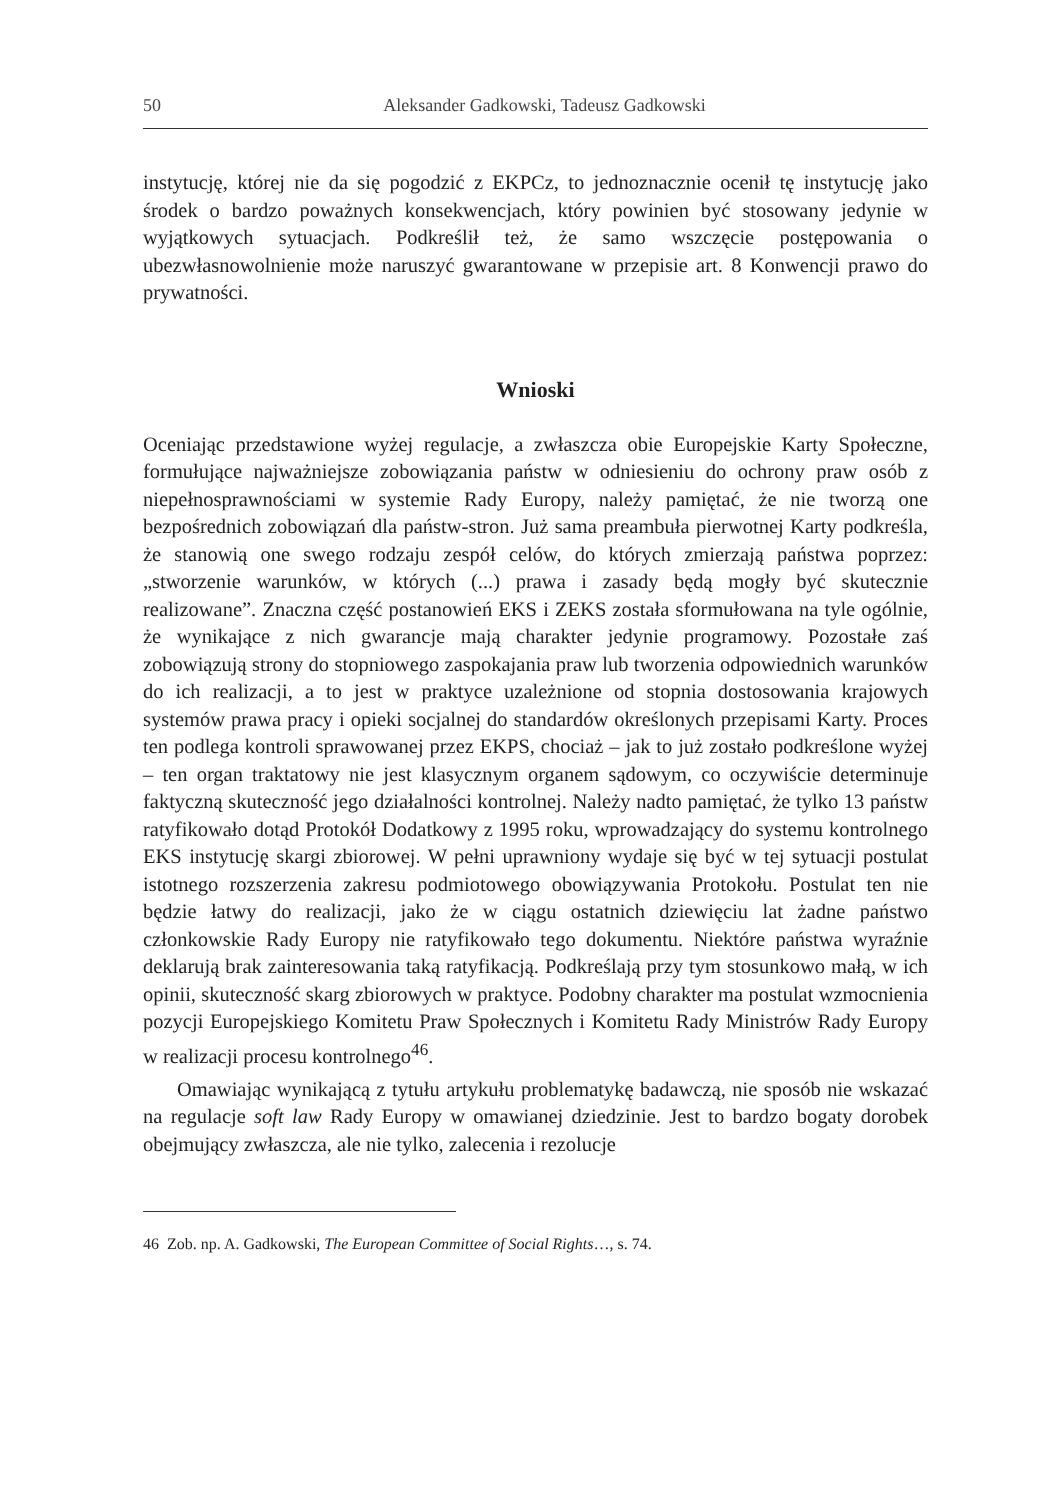50 Aleksander Gadkowski, Tadeusz Gadkowski
instytucję, której nie da się pogodzić z EKPCz, to jednoznacznie ocenił tę instytucję jako środek o bardzo poważnych konsekwencjach, który powinien być stosowany jedynie w wyjątkowych sytuacjach. Podkreślił też, że samo wszczęcie postępowania o ubezwłasnowolnienie może naruszyć gwarantowane w przepisie art. 8 Konwencji prawo do prywatności.
Wnioski
Oceniając przedstawione wyżej regulacje, a zwłaszcza obie Europejskie Karty Społeczne, formułujące najważniejsze zobowiązania państw w odniesieniu do ochrony praw osób z niepełnosprawnościami w systemie Rady Europy, należy pamiętać, że nie tworzą one bezpośrednich zobowiązań dla państw-stron. Już sama preambuła pierwotnej Karty podkreśla, że stanowią one swego rodzaju zespół celów, do których zmierzają państwa poprzez: „stworzenie warunków, w których (...) prawa i zasady będą mogły być skutecznie realizowane”. Znaczna część postanowień EKS i ZEKS została sformułowana na tyle ogólnie, że wynikające z nich gwarancje mają charakter jedynie programowy. Pozostałe zaś zobowiązują strony do stopniowego zaspokajania praw lub tworzenia odpowiednich warunków do ich realizacji, a to jest w praktyce uzależnione od stopnia dostosowania krajowych systemów prawa pracy i opieki socjalnej do standardów określonych przepisami Karty. Proces ten podlega kontroli sprawowanej przez EKPS, chociaż – jak to już zostało podkreślone wyżej – ten organ traktatowy nie jest klasycznym organem sądowym, co oczywiście determinuje faktyczną skuteczność jego działalności kontrolnej. Należy nadto pamiętać, że tylko 13 państw ratyfikowało dotąd Protokół Dodatkowy z 1995 roku, wprowadzający do systemu kontrolnego EKS instytucję skargi zbiorowej. W pełni uprawniony wydaje się być w tej sytuacji postulat istotnego rozszerzenia zakresu podmiotowego obowiązywania Protokołu. Postulat ten nie będzie łatwy do realizacji, jako że w ciągu ostatnich dziewięciu lat żadne państwo członkowskie Rady Europy nie ratyfikowało tego dokumentu. Niektóre państwa wyraźnie deklarują brak zainteresowania taką ratyfikacją. Podkreślają przy tym stosunkowo małą, w ich opinii, skuteczność skarg zbiorowych w praktyce. Podobny charakter ma postulat wzmocnienia pozycji Europejskiego Komitetu Praw Społecznych i Komitetu Rady Ministrów Rady Europy w realizacji procesu kontrolnego<sup>46</sup>.
Omawiając wynikającą z tytułu artykułu problematykę badawczą, nie sposób nie wskazać na regulacje soft law Rady Europy w omawianej dziedzinie. Jest to bardzo bogaty dorobek obejmujący zwłaszcza, ale nie tylko, zalecenia i rezolucje
46 Zob. np. A. Gadkowski, The European Committee of Social Rights…, s. 74.